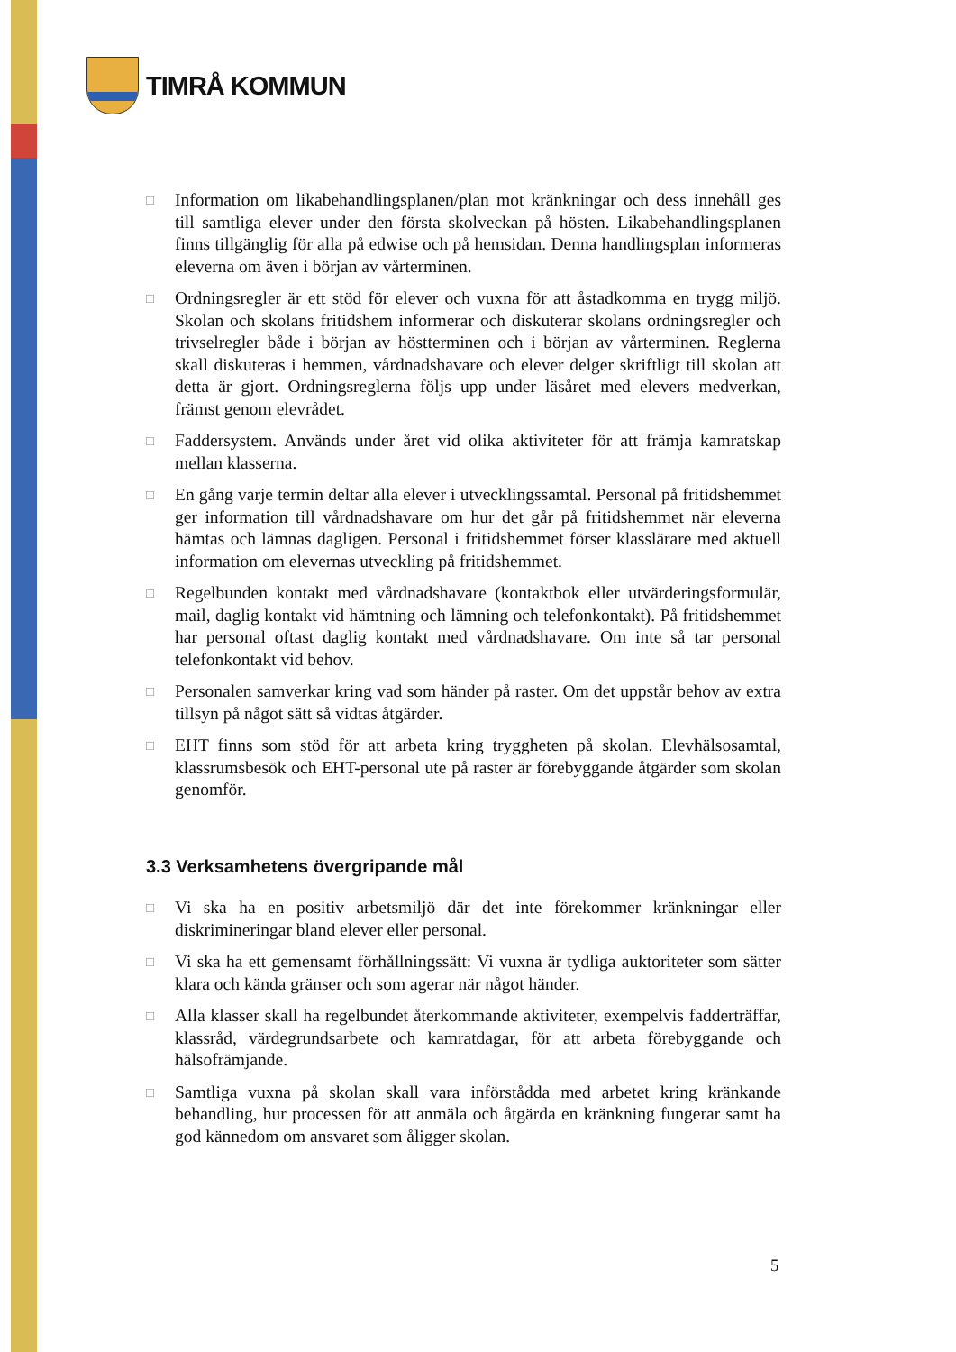TIMRÅ KOMMUN
□
Information om likabehandlingsplanen/plan mot kränkningar och dess innehåll ges till samtliga elever under den första skolveckan på hösten. Likabehandlingsplanen finns tillgänglig för alla på edwise och på hemsidan. Denna handlingsplan informeras eleverna om även i början av vårterminen.
□
Ordningsregler är ett stöd för elever och vuxna för att åstadkomma en trygg miljö. Skolan och skolans fritidshem informerar och diskuterar skolans ordningsregler och trivselregler både i början av höstterminen och i början av vårterminen. Reglerna skall diskuteras i hemmen, vårdnadshavare och elever delger skriftligt till skolan att detta är gjort. Ordningsreglerna följs upp under läsåret med elevers medverkan, främst genom elevrådet.
□
Faddersystem. Används under året vid olika aktiviteter för att främja kamratskap mellan klasserna.
□
En gång varje termin deltar alla elever i utvecklingssamtal. Personal på fritidshemmet ger information till vårdnadshavare om hur det går på fritidshemmet när eleverna hämtas och lämnas dagligen. Personal i fritidshemmet förser klasslärare med aktuell information om elevernas utveckling på fritidshemmet.
□
Regelbunden kontakt med vårdnadshavare (kontaktbok eller utvärderingsformulär, mail, daglig kontakt vid hämtning och lämning och telefonkontakt). På fritidshemmet har personal oftast daglig kontakt med vårdnadshavare. Om inte så tar personal telefonkontakt vid behov.
□
Personalen samverkar kring vad som händer på raster. Om det uppstår behov av extra tillsyn på något sätt så vidtas åtgärder.
□
EHT finns som stöd för att arbeta kring tryggheten på skolan. Elevhälsosamtal, klassrumsbesök och EHT-personal ute på raster är förebyggande åtgärder som skolan genomför.
3.3 Verksamhetens övergripande mål
□
Vi ska ha en positiv arbetsmiljö där det inte förekommer kränkningar eller diskrimineringar bland elever eller personal.
□
Vi ska ha ett gemensamt förhållningssätt: Vi vuxna är tydliga auktoriteter som sätter klara och kända gränser och som agerar när något händer.
□
Alla klasser skall ha regelbundet återkommande aktiviteter, exempelvis fadderträffar, klassråd, värdegrundsarbete och kamratdagar, för att arbeta förebyggande och hälsofrämjande.
□
Samtliga vuxna på skolan skall vara införstådda med arbetet kring kränkande behandling, hur processen för att anmäla och åtgärda en kränkning fungerar samt ha god kännedom om ansvaret som åligger skolan.
5